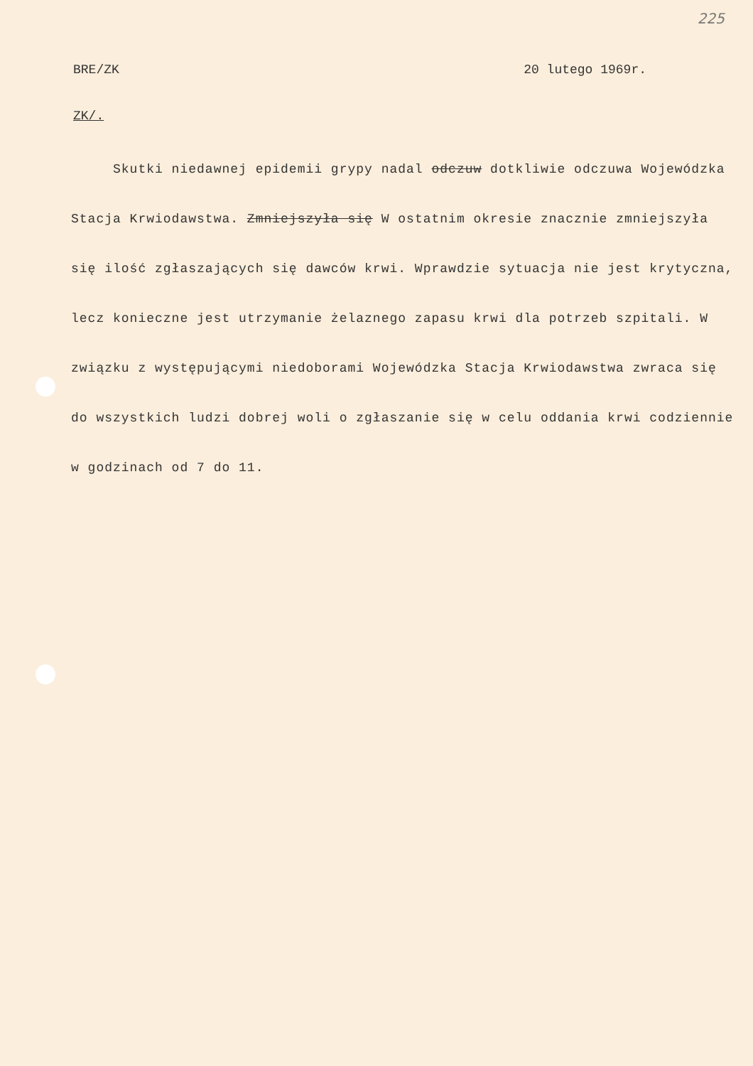225
BRE/ZK 20 lutego 1969r.
ZK/.
Skutki niedawnej epidemii grypy nadal odczuw dotkliwie odczuwa Wojewódzka Stacja Krwiodawstwa. Zmniejszyła się W ostatnim okresie znacznie zmniejszyła się ilość zgłaszających się dawców krwi. Wprawdzie sytuacja nie jest krytyczna, lecz konieczne jest utrzymanie żelaznego zapasu krwi dla potrzeb szpitali. W związku z występującymi niedoborami Wojewódzka Stacja Krwiodawstwa zwraca się do wszystkich ludzi dobrej woli o zgłaszanie się w celu oddania krwi codziennie w godzinach od 7 do 11.